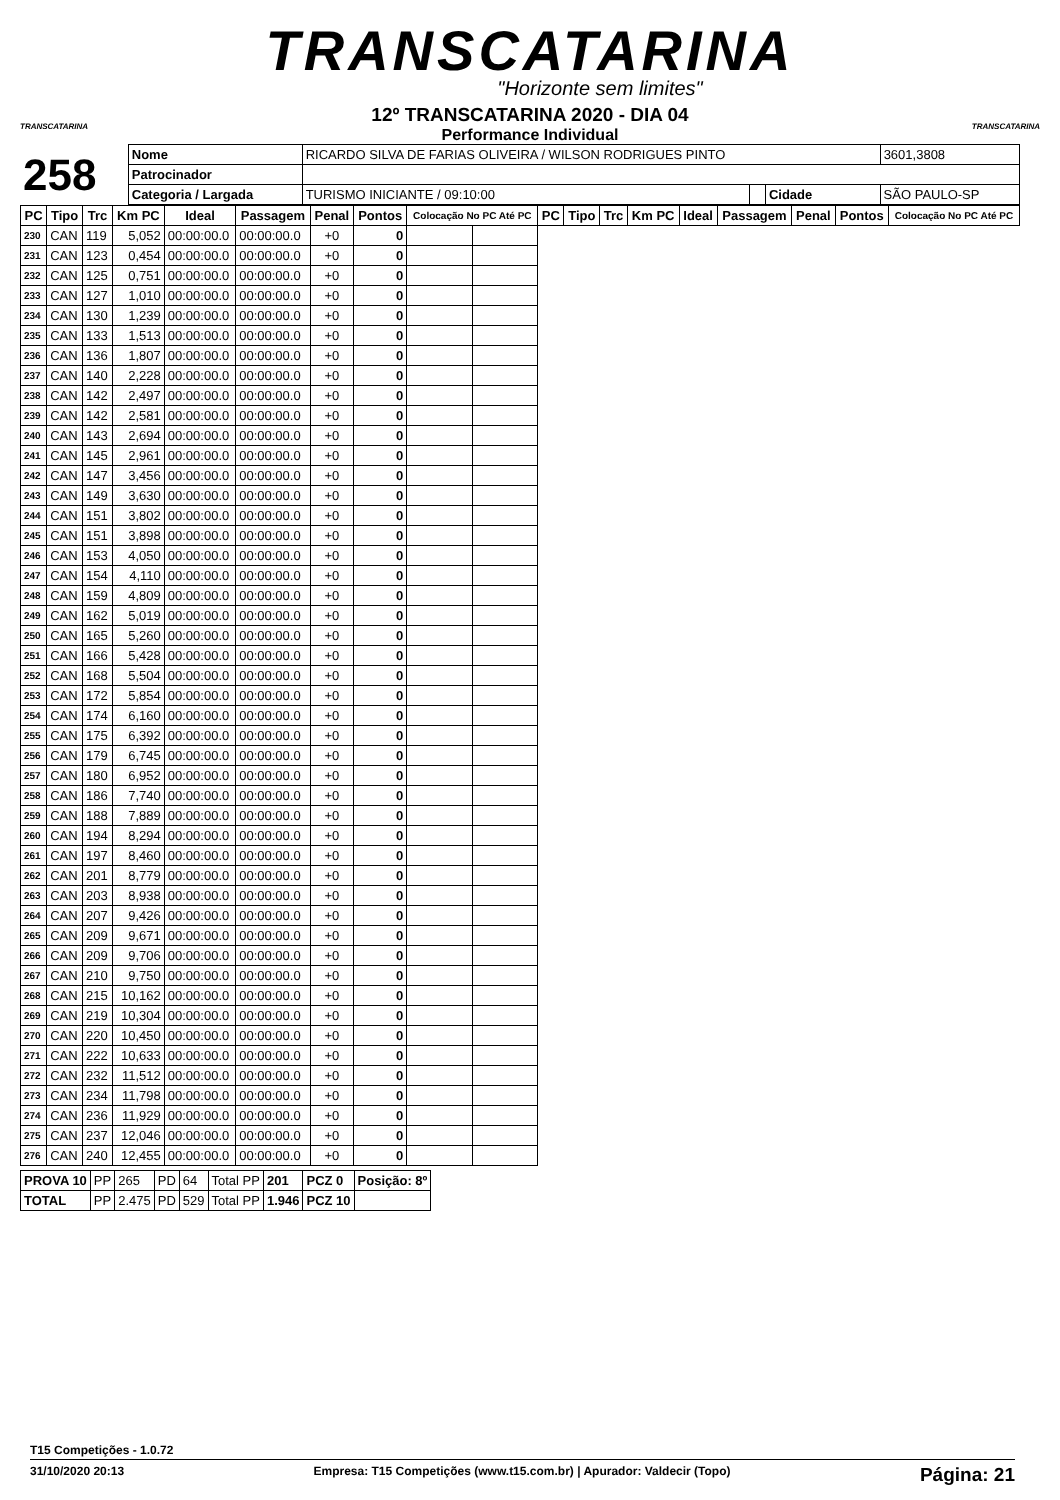TRANSCATARINA
"Horizonte sem limites"
TRANSCATARINA TRANSCATARINA
12º TRANSCATARINA 2020 - DIA 04
Performance Individual
| 258 | Nome | RICARDO SILVA DE FARIAS OLIVEIRA / WILSON RODRIGUES PINTO | | | | | 3601,3808 |
| | Patrocinador | | | | | | |
| | Categoria / Largada | | TURISMO INICIANTE / 09:10:00 | | Cidade | SÃO PAULO-SP | |
| PC | Tipo | Trc | Km PC | Ideal | Passagem | Penal | Pontos | Colocação No PC Até PC | | PC | Tipo | Trc | Km PC | Ideal | Passagem | Penal | Pontos | Colocação No PC Até PC |
| --- | --- | --- | --- | --- | --- | --- | --- | --- | --- | --- | --- | --- | --- | --- | --- | --- | --- | --- |
| 230 | CAN | 119 | 5,052 | 00:00:00.0 | 00:00:00.0 | +0 | 0 | | | | | | | | | | | |
| 231 | CAN | 123 | 0,454 | 00:00:00.0 | 00:00:00.0 | +0 | 0 | | | | | | | | | | | |
| 232 | CAN | 125 | 0,751 | 00:00:00.0 | 00:00:00.0 | +0 | 0 | | | | | | | | | | | |
| 233 | CAN | 127 | 1,010 | 00:00:00.0 | 00:00:00.0 | +0 | 0 | | | | | | | | | | | |
| 234 | CAN | 130 | 1,239 | 00:00:00.0 | 00:00:00.0 | +0 | 0 | | | | | | | | | | | |
| 235 | CAN | 133 | 1,513 | 00:00:00.0 | 00:00:00.0 | +0 | 0 | | | | | | | | | | | |
| 236 | CAN | 136 | 1,807 | 00:00:00.0 | 00:00:00.0 | +0 | 0 | | | | | | | | | | | |
| 237 | CAN | 140 | 2,228 | 00:00:00.0 | 00:00:00.0 | +0 | 0 | | | | | | | | | | | |
| 238 | CAN | 142 | 2,497 | 00:00:00.0 | 00:00:00.0 | +0 | 0 | | | | | | | | | | | |
| 239 | CAN | 142 | 2,581 | 00:00:00.0 | 00:00:00.0 | +0 | 0 | | | | | | | | | | | |
| 240 | CAN | 143 | 2,694 | 00:00:00.0 | 00:00:00.0 | +0 | 0 | | | | | | | | | | | |
| 241 | CAN | 145 | 2,961 | 00:00:00.0 | 00:00:00.0 | +0 | 0 | | | | | | | | | | | |
| 242 | CAN | 147 | 3,456 | 00:00:00.0 | 00:00:00.0 | +0 | 0 | | | | | | | | | | | |
| 243 | CAN | 149 | 3,630 | 00:00:00.0 | 00:00:00.0 | +0 | 0 | | | | | | | | | | | |
| 244 | CAN | 151 | 3,802 | 00:00:00.0 | 00:00:00.0 | +0 | 0 | | | | | | | | | | | |
| 245 | CAN | 151 | 3,898 | 00:00:00.0 | 00:00:00.0 | +0 | 0 | | | | | | | | | | | |
| 246 | CAN | 153 | 4,050 | 00:00:00.0 | 00:00:00.0 | +0 | 0 | | | | | | | | | | | |
| 247 | CAN | 154 | 4,110 | 00:00:00.0 | 00:00:00.0 | +0 | 0 | | | | | | | | | | | |
| 248 | CAN | 159 | 4,809 | 00:00:00.0 | 00:00:00.0 | +0 | 0 | | | | | | | | | | | |
| 249 | CAN | 162 | 5,019 | 00:00:00.0 | 00:00:00.0 | +0 | 0 | | | | | | | | | | | |
| 250 | CAN | 165 | 5,260 | 00:00:00.0 | 00:00:00.0 | +0 | 0 | | | | | | | | | | | |
| 251 | CAN | 166 | 5,428 | 00:00:00.0 | 00:00:00.0 | +0 | 0 | | | | | | | | | | | |
| 252 | CAN | 168 | 5,504 | 00:00:00.0 | 00:00:00.0 | +0 | 0 | | | | | | | | | | | |
| 253 | CAN | 172 | 5,854 | 00:00:00.0 | 00:00:00.0 | +0 | 0 | | | | | | | | | | | |
| 254 | CAN | 174 | 6,160 | 00:00:00.0 | 00:00:00.0 | +0 | 0 | | | | | | | | | | | |
| 255 | CAN | 175 | 6,392 | 00:00:00.0 | 00:00:00.0 | +0 | 0 | | | | | | | | | | | |
| 256 | CAN | 179 | 6,745 | 00:00:00.0 | 00:00:00.0 | +0 | 0 | | | | | | | | | | | |
| 257 | CAN | 180 | 6,952 | 00:00:00.0 | 00:00:00.0 | +0 | 0 | | | | | | | | | | | |
| 258 | CAN | 186 | 7,740 | 00:00:00.0 | 00:00:00.0 | +0 | 0 | | | | | | | | | | | |
| 259 | CAN | 188 | 7,889 | 00:00:00.0 | 00:00:00.0 | +0 | 0 | | | | | | | | | | | |
| 260 | CAN | 194 | 8,294 | 00:00:00.0 | 00:00:00.0 | +0 | 0 | | | | | | | | | | | |
| 261 | CAN | 197 | 8,460 | 00:00:00.0 | 00:00:00.0 | +0 | 0 | | | | | | | | | | | |
| 262 | CAN | 201 | 8,779 | 00:00:00.0 | 00:00:00.0 | +0 | 0 | | | | | | | | | | | |
| 263 | CAN | 203 | 8,938 | 00:00:00.0 | 00:00:00.0 | +0 | 0 | | | | | | | | | | | |
| 264 | CAN | 207 | 9,426 | 00:00:00.0 | 00:00:00.0 | +0 | 0 | | | | | | | | | | | |
| 265 | CAN | 209 | 9,671 | 00:00:00.0 | 00:00:00.0 | +0 | 0 | | | | | | | | | | | |
| 266 | CAN | 209 | 9,706 | 00:00:00.0 | 00:00:00.0 | +0 | 0 | | | | | | | | | | | |
| 267 | CAN | 210 | 9,750 | 00:00:00.0 | 00:00:00.0 | +0 | 0 | | | | | | | | | | | |
| 268 | CAN | 215 | 10,162 | 00:00:00.0 | 00:00:00.0 | +0 | 0 | | | | | | | | | | | |
| 269 | CAN | 219 | 10,304 | 00:00:00.0 | 00:00:00.0 | +0 | 0 | | | | | | | | | | | |
| 270 | CAN | 220 | 10,450 | 00:00:00.0 | 00:00:00.0 | +0 | 0 | | | | | | | | | | | |
| 271 | CAN | 222 | 10,633 | 00:00:00.0 | 00:00:00.0 | +0 | 0 | | | | | | | | | | | |
| 272 | CAN | 232 | 11,512 | 00:00:00.0 | 00:00:00.0 | +0 | 0 | | | | | | | | | | | |
| 273 | CAN | 234 | 11,798 | 00:00:00.0 | 00:00:00.0 | +0 | 0 | | | | | | | | | | | |
| 274 | CAN | 236 | 11,929 | 00:00:00.0 | 00:00:00.0 | +0 | 0 | | | | | | | | | | | |
| 275 | CAN | 237 | 12,046 | 00:00:00.0 | 00:00:00.0 | +0 | 0 | | | | | | | | | | | |
| 276 | CAN | 240 | 12,455 | 00:00:00.0 | 00:00:00.0 | +0 | 0 | | | | | | | | | | | |
| PROVA 10 | PP | 265 | PD | 64 | Total PP | 201 | PCZ 0 | Posição: 8º |
| TOTAL | PP | 2.475 | PD | 529 | Total PP | 1.946 | PCZ 10 | |
T15 Competições - 1.0.72
31/10/2020 20:13 Empresa: T15 Competições (www.t15.com.br) | Apurador: Valdecir (Topo) Página: 21